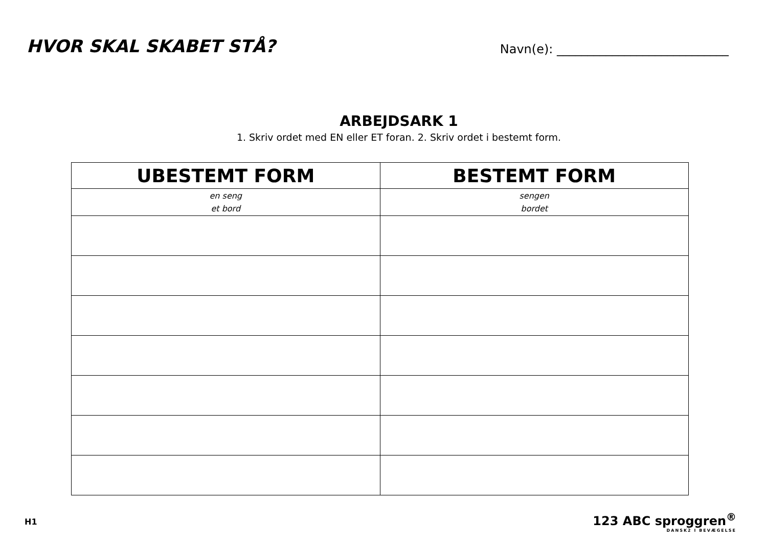HVOR SKAL SKABET STÅ?
Navn(e): ____________________________
ARBEJDSARK 1
1. Skriv ordet med EN eller ET foran. 2. Skriv ordet i bestemt form.
| UBESTEMT FORM | BESTEMT FORM |
| --- | --- |
| en seng et bord | sengen bordet |
H1
123 ABC sproggren<sup>®</sup>
DANSK2 I BEVÆGELSE